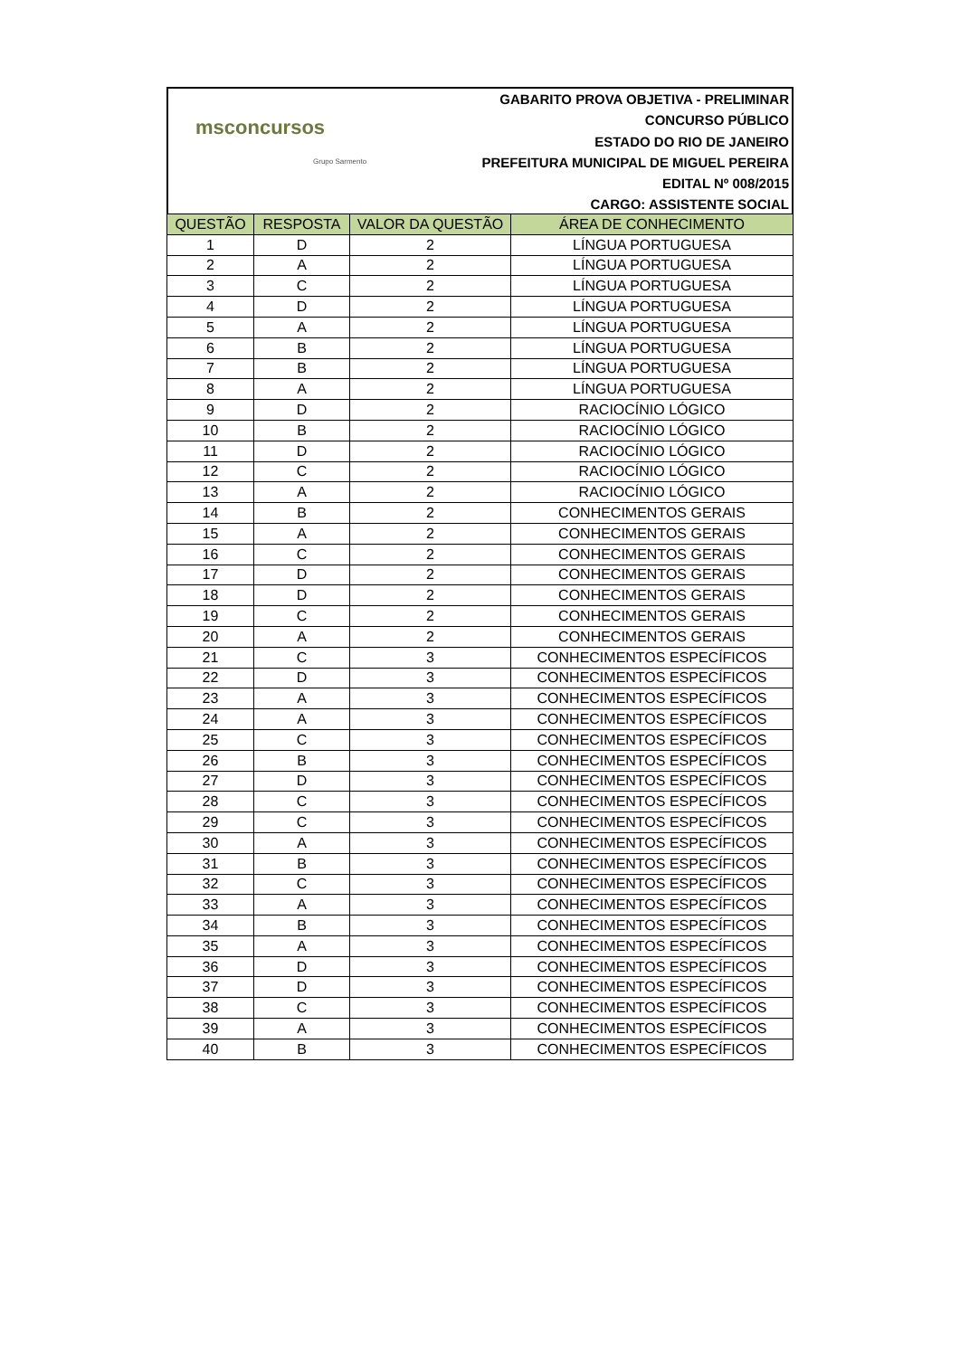msconcursos
Grupo Sarmento
GABARITO PROVA OBJETIVA - PRELIMINAR
CONCURSO PÚBLICO
ESTADO DO RIO DE JANEIRO
PREFEITURA MUNICIPAL DE MIGUEL PEREIRA
EDITAL Nº 008/2015
CARGO: ASSISTENTE SOCIAL
| QUESTÃO | RESPOSTA | VALOR DA QUESTÃO | ÁREA DE CONHECIMENTO |
| --- | --- | --- | --- |
| 1 | D | 2 | LÍNGUA PORTUGUESA |
| 2 | A | 2 | LÍNGUA PORTUGUESA |
| 3 | C | 2 | LÍNGUA PORTUGUESA |
| 4 | D | 2 | LÍNGUA PORTUGUESA |
| 5 | A | 2 | LÍNGUA PORTUGUESA |
| 6 | B | 2 | LÍNGUA PORTUGUESA |
| 7 | B | 2 | LÍNGUA PORTUGUESA |
| 8 | A | 2 | LÍNGUA PORTUGUESA |
| 9 | D | 2 | RACIOCÍNIO LÓGICO |
| 10 | B | 2 | RACIOCÍNIO LÓGICO |
| 11 | D | 2 | RACIOCÍNIO LÓGICO |
| 12 | C | 2 | RACIOCÍNIO LÓGICO |
| 13 | A | 2 | RACIOCÍNIO LÓGICO |
| 14 | B | 2 | CONHECIMENTOS GERAIS |
| 15 | A | 2 | CONHECIMENTOS GERAIS |
| 16 | C | 2 | CONHECIMENTOS GERAIS |
| 17 | D | 2 | CONHECIMENTOS GERAIS |
| 18 | D | 2 | CONHECIMENTOS GERAIS |
| 19 | C | 2 | CONHECIMENTOS GERAIS |
| 20 | A | 2 | CONHECIMENTOS GERAIS |
| 21 | C | 3 | CONHECIMENTOS ESPECÍFICOS |
| 22 | D | 3 | CONHECIMENTOS ESPECÍFICOS |
| 23 | A | 3 | CONHECIMENTOS ESPECÍFICOS |
| 24 | A | 3 | CONHECIMENTOS ESPECÍFICOS |
| 25 | C | 3 | CONHECIMENTOS ESPECÍFICOS |
| 26 | B | 3 | CONHECIMENTOS ESPECÍFICOS |
| 27 | D | 3 | CONHECIMENTOS ESPECÍFICOS |
| 28 | C | 3 | CONHECIMENTOS ESPECÍFICOS |
| 29 | C | 3 | CONHECIMENTOS ESPECÍFICOS |
| 30 | A | 3 | CONHECIMENTOS ESPECÍFICOS |
| 31 | B | 3 | CONHECIMENTOS ESPECÍFICOS |
| 32 | C | 3 | CONHECIMENTOS ESPECÍFICOS |
| 33 | A | 3 | CONHECIMENTOS ESPECÍFICOS |
| 34 | B | 3 | CONHECIMENTOS ESPECÍFICOS |
| 35 | A | 3 | CONHECIMENTOS ESPECÍFICOS |
| 36 | D | 3 | CONHECIMENTOS ESPECÍFICOS |
| 37 | D | 3 | CONHECIMENTOS ESPECÍFICOS |
| 38 | C | 3 | CONHECIMENTOS ESPECÍFICOS |
| 39 | A | 3 | CONHECIMENTOS ESPECÍFICOS |
| 40 | B | 3 | CONHECIMENTOS ESPECÍFICOS |